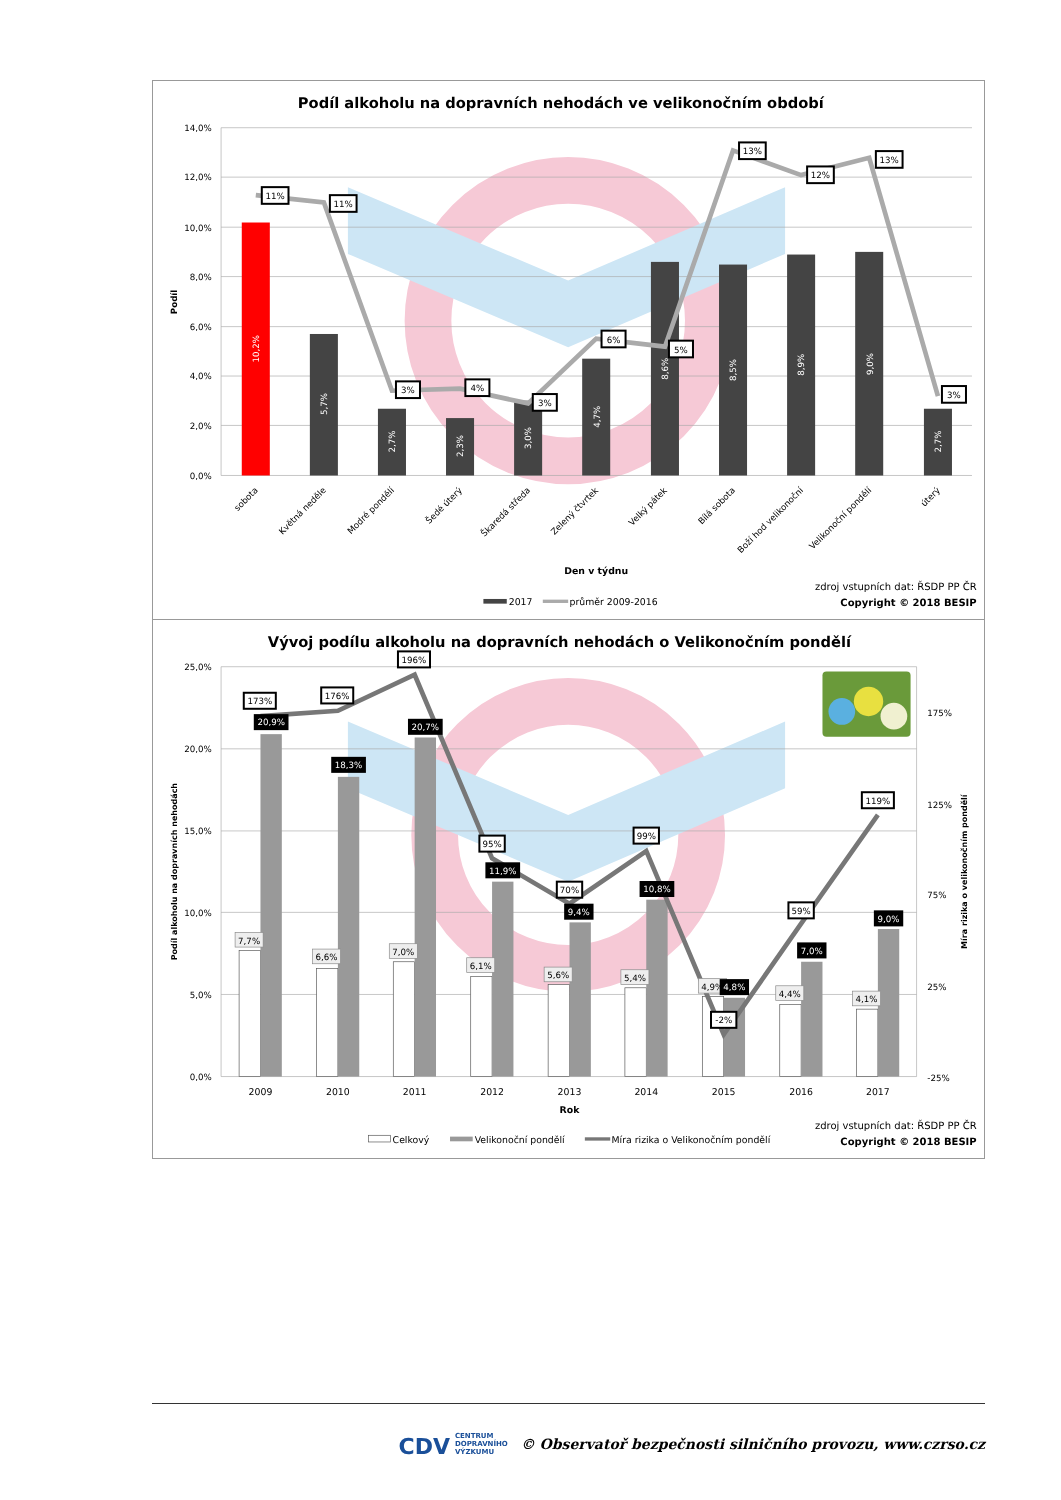Podíl alkoholu na dopravních nehodách ve velikonočním období
14,0%
12,0%
10,0%
8,0%
6,0%
4,0%
2,0%
0,0%
Podíl
10,2%
5,7%
2,7%
2,3%
3,0%
4,7%
8,6%
8,5%
8,9%
9,0%
2,7%
11%
11%
3%
4%
3%
6%
5%
13%
12%
13%
3%
sobota
Květná neděle
Modré pondělí
Šedé úterý
Škaredá středa
Zelený čtvrtek
Velký pátek
Bílá sobota
Boží hod velikonoční
Velikonoční pondělí
úterý
Den v týdnu
2017
průměr 2009-2016
zdroj vstupních dat: ŘSDP PP ČR
Copyright © 2018 BESIP
Vývoj podílu alkoholu na dopravních nehodách o Velikonočním pondělí
25,0%
20,0%
15,0%
10,0%
5,0%
0,0%
175%
125%
75%
25%
-25%
Podíl alkoholu na dopravních nehodách
Míra rizika o velikonočním pondělí
7,7%
6,6%
7,0%
6,1%
5,6%
5,4%
4,9%
4,4%
4,1%
20,9%
18,3%
20,7%
11,9%
9,4%
10,8%
4,8%
7,0%
9,0%
173%
176%
196%
95%
70%
99%
-2%
59%
119%
2009
2010
2011
2012
2013
2014
2015
2016
2017
Rok
Celkový
Velikonoční pondělí
Míra rizika o Velikonočním pondělí
zdroj vstupních dat: ŘSDP PP ČR
Copyright © 2018 BESIP
CDV CENTRUM
DOPRAVNÍHO
VÝZKUMU © Observatoř bezpečnosti silničního provozu, www.czrso.cz